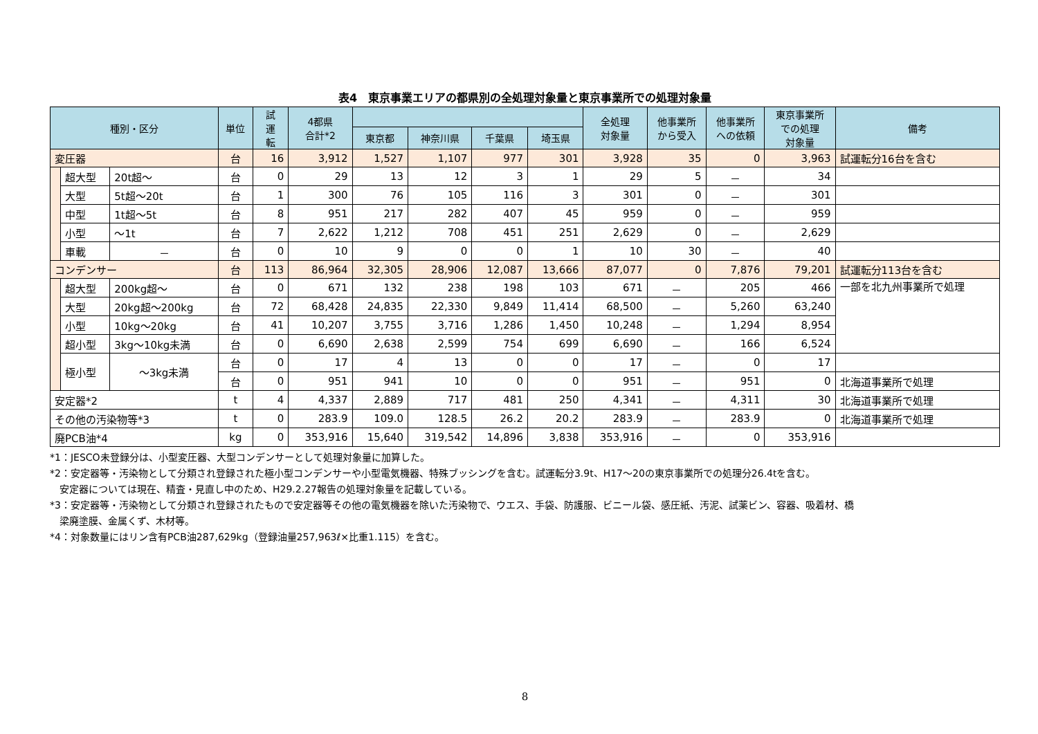表4　東京事業エリアの都県別の全処理対象量と東京事業所での処理対象量
| 種別・区分 | | | 単位 | 試 運 転 | 4都県 合計*2 | | | | | 全処理 対象量 | 他事業所 から受入 | 他事業所 への依頼 | 東京事業所 での処理 対象量 | 備考 |
| --- | --- | --- | --- | --- | --- | --- | --- | --- | --- | --- | --- | --- | --- | --- |
| | | | | | | 東京都 | 神奈川県 | 千葉県 | 埼玉県 | | | | | |
| 変圧器 | | | 台 | 16 | 3,912 | 1,527 | 1,107 | 977 | 301 | 3,928 | 35 | 0 | 3,963 | 試運転分16台を含む |
| | 超大型 | 20t超～ | 台 | 0 | 29 | 13 | 12 | 3 | 1 | 29 | 5 | － | 34 | |
| | 大型 | 5t超～20t | 台 | 1 | 300 | 76 | 105 | 116 | 3 | 301 | 0 | － | 301 | |
| | 中型 | 1t超～5t | 台 | 8 | 951 | 217 | 282 | 407 | 45 | 959 | 0 | － | 959 | |
| | 小型 | ～1t | 台 | 7 | 2,622 | 1,212 | 708 | 451 | 251 | 2,629 | 0 | － | 2,629 | |
| | 車載 | － | 台 | 0 | 10 | 9 | 0 | 0 | 1 | 10 | 30 | － | 40 | |
| コンデンサー | | | 台 | 113 | 86,964 | 32,305 | 28,906 | 12,087 | 13,666 | 87,077 | 0 | 7,876 | 79,201 | 試運転分113台を含む |
| | 超大型 | 200kg超～ | 台 | 0 | 671 | 132 | 238 | 198 | 103 | 671 | － | 205 | 466 | 一部を北九州事業所で処理 |
| | 大型 | 20kg超～200kg | 台 | 72 | 68,428 | 24,835 | 22,330 | 9,849 | 11,414 | 68,500 | － | 5,260 | 63,240 | |
| | 小型 | 10kg～20kg | 台 | 41 | 10,207 | 3,755 | 3,716 | 1,286 | 1,450 | 10,248 | － | 1,294 | 8,954 | |
| | 超小型 | 3kg～10kg未満 | 台 | 0 | 6,690 | 2,638 | 2,599 | 754 | 699 | 6,690 | － | 166 | 6,524 | |
| | 極小型 | ～3kg未満 | 台 | 0 | 17 | 4 | 13 | 0 | 0 | 17 | － | 0 | 17 | |
| | | | 台 | 0 | 951 | 941 | 10 | 0 | 0 | 951 | － | 951 | 0 | 北海道事業所で処理 |
| 安定器*2 | | | t | 4 | 4,337 | 2,889 | 717 | 481 | 250 | 4,341 | － | 4,311 | 30 | 北海道事業所で処理 |
| その他の汚染物等*3 | | | t | 0 | 283.9 | 109.0 | 128.5 | 26.2 | 20.2 | 283.9 | － | 283.9 | 0 | 北海道事業所で処理 |
| 廃PCB油*4 | | | kg | 0 | 353,916 | 15,640 | 319,542 | 14,896 | 3,838 | 353,916 | － | 0 | 353,916 | |
*1：JESCO未登録分は、小型変圧器、大型コンデンサーとして処理対象量に加算した。
*2：安定器等・汚染物として分類され登録された極小型コンデンサーや小型電気機器、特殊ブッシングを含む。試運転分3.9t、H17～20の東京事業所での処理分26.4tを含む。
　安定器については現在、精査・見直し中のため、H29.2.27報告の処理対象量を記載している。
*3：安定器等・汚染物として分類され登録されたもので安定器等その他の電気機器を除いた汚染物で、ウエス、手袋、防護服、ビニール袋、感圧紙、汚泥、試薬ビン、容器、吸着材、橋
　梁廃塗膜、金属くず、木材等。
*4：対象数量にはリン含有PCB油287,629kg（登録油量257,963ℓ×比重1.115）を含む。
8